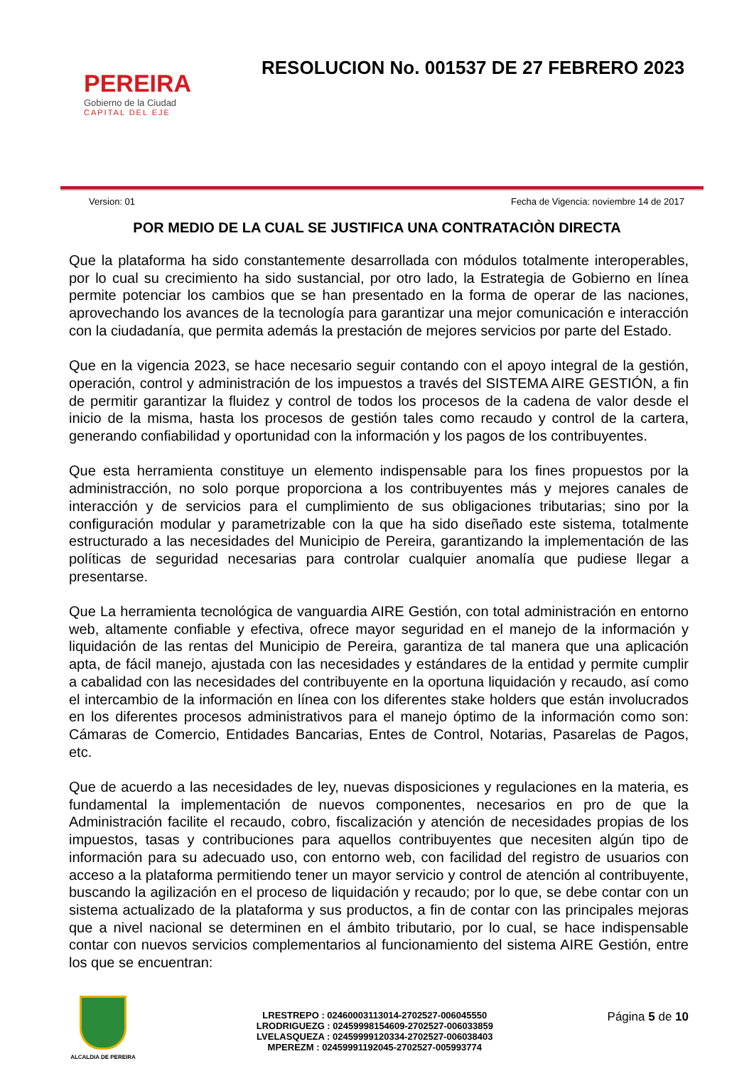PEREIRA
Gobierno de la Ciudad
CAPITAL DEL EJE
RESOLUCION No. 001537 DE 27 FEBRERO 2023
Version: 01 Fecha de Vigencia: noviembre 14 de 2017
POR MEDIO DE LA CUAL SE JUSTIFICA UNA CONTRATACIÒN DIRECTA
Que la plataforma ha sido constantemente desarrollada con módulos totalmente interoperables, por lo cual su crecimiento ha sido sustancial, por otro lado, la Estrategia de Gobierno en línea permite potenciar los cambios que se han presentado en la forma de operar de las naciones, aprovechando los avances de la tecnología para garantizar una mejor comunicación e interacción con la ciudadanía, que permita además la prestación de mejores servicios por parte del Estado.
Que en la vigencia 2023, se hace necesario seguir contando con el apoyo integral de la gestión, operación, control y administración de los impuestos a través del SISTEMA AIRE GESTIÓN, a fin de permitir garantizar la fluidez y control de todos los procesos de la cadena de valor desde el inicio de la misma, hasta los procesos de gestión tales como recaudo y control de la cartera, generando confiabilidad y oportunidad con la información y los pagos de los contribuyentes.
Que esta herramienta constituye un elemento indispensable para los fines propuestos por la administracción, no solo porque proporciona a los contribuyentes más y mejores canales de interacción y de servicios para el cumplimiento de sus obligaciones tributarias; sino por la configuración modular y parametrizable con la que ha sido diseñado este sistema, totalmente estructurado a las necesidades del Municipio de Pereira, garantizando la implementación de las políticas de seguridad necesarias para controlar cualquier anomalía que pudiese llegar a presentarse.
Que La herramienta tecnológica de vanguardia AIRE Gestión, con total administración en entorno web, altamente confiable y efectiva, ofrece mayor seguridad en el manejo de la información y liquidación de las rentas del Municipio de Pereira, garantiza de tal manera que una aplicación apta, de fácil manejo, ajustada con las necesidades y estándares de la entidad y permite cumplir a cabalidad con las necesidades del contribuyente en la oportuna liquidación y recaudo, así como el intercambio de la información en línea con los diferentes stake holders que están involucrados en los diferentes procesos administrativos para el manejo óptimo de la información como son: Cámaras de Comercio, Entidades Bancarias, Entes de Control, Notarias, Pasarelas de Pagos, etc.
Que de acuerdo a las necesidades de ley, nuevas disposiciones y regulaciones en la materia, es fundamental la implementación de nuevos componentes, necesarios en pro de que la Administración facilite el recaudo, cobro, fiscalización y atención de necesidades propias de los impuestos, tasas y contribuciones para aquellos contribuyentes que necesiten algún tipo de información para su adecuado uso, con entorno web, con facilidad del registro de usuarios con acceso a la plataforma permitiendo tener un mayor servicio y control de atención al contribuyente, buscando la agilización en el proceso de liquidación y recaudo; por lo que, se debe contar con un sistema actualizado de la plataforma y sus productos, a fin de contar con las principales mejoras que a nivel nacional se determinen en el ámbito tributario, por lo cual, se hace indispensable contar con nuevos servicios complementarios al funcionamiento del sistema AIRE Gestión, entre los que se encuentran:
ALCALDIA DE PEREIRA
LRESTREPO : 02460003113014-2702527-006045550
LRODRIGUEZG : 02459998154609-2702527-006033859
LVELASQUEZA : 02459999120334-2702527-006038403
MPEREZM : 02459991192045-2702527-005993774
Página 5 de 10